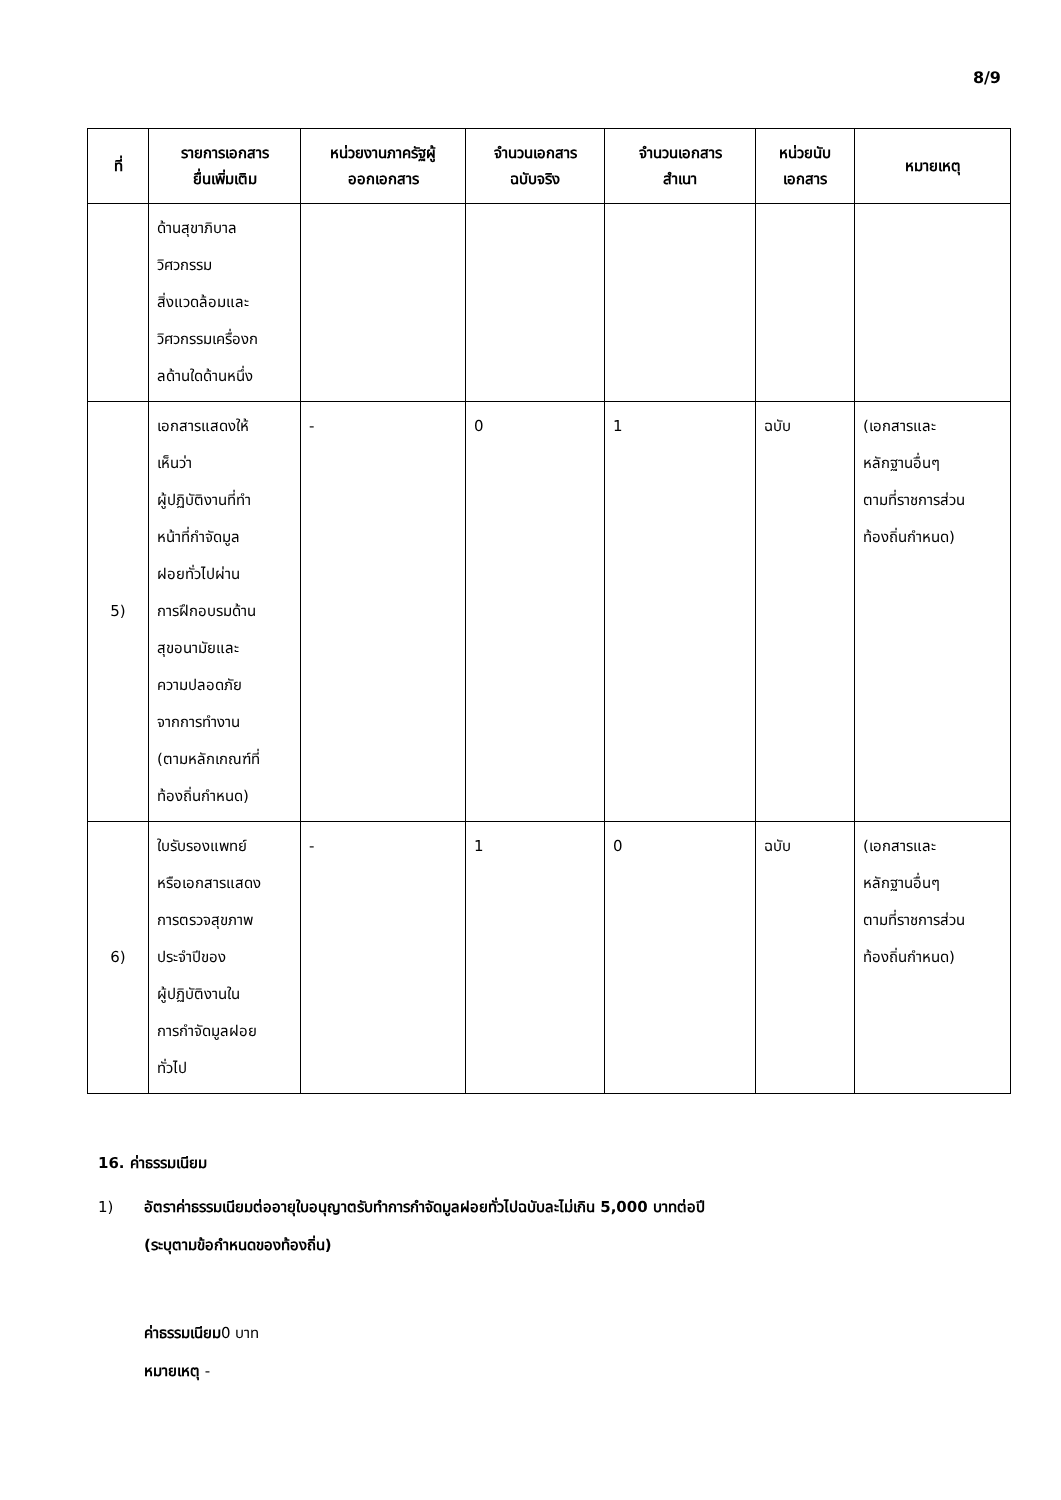8/9
| ที่ | รายการเอกสาร ยื่นเพิ่มเติม | หน่วยงานภาครัฐผู้ ออกเอกสาร | จำนวนเอกสาร ฉบับจริง | จำนวนเอกสาร สำเนา | หน่วยนับ เอกสาร | หมายเหตุ |
| --- | --- | --- | --- | --- | --- | --- |
| | ด้านสุขาภิบาล วิศวกรรม สิ่งแวดล้อมและ วิศวกรรมเครื่องก ลด้านใดด้านหนึ่ง | | | | | |
| 5) | เอกสารแสดงให้ เห็นว่า ผู้ปฏิบัติงานที่ทำ หน้าที่กำจัดมูล ฝอยทั่วไปผ่าน การฝึกอบรมด้าน สุขอนามัยและ ความปลอดภัย จากการทำงาน (ตามหลักเกณฑ์ที่ ท้องถิ่นกำหนด) | - | 0 | 1 | ฉบับ | (เอกสารและ หลักฐานอื่นๆ ตามที่ราชการส่วน ท้องถิ่นกำหนด) |
| 6) | ใบรับรองแพทย์ หรือเอกสารแสดง การตรวจสุขภาพ ประจำปีของ ผู้ปฏิบัติงานใน การกำจัดมูลฝอย ทั่วไป | - | 1 | 0 | ฉบับ | (เอกสารและ หลักฐานอื่นๆ ตามที่ราชการส่วน ท้องถิ่นกำหนด) |
16. ค่าธรรมเนียม
1) อัตราค่าธรรมเนียมต่ออายุใบอนุญาตรับทำการกำจัดมูลฝอยทั่วไปฉบับละไม่เกิน 5,000 บาทต่อปี
(ระบุตามข้อกำหนดของท้องถิ่น)
ค่าธรรมเนียม0 บาท
หมายเหตุ -